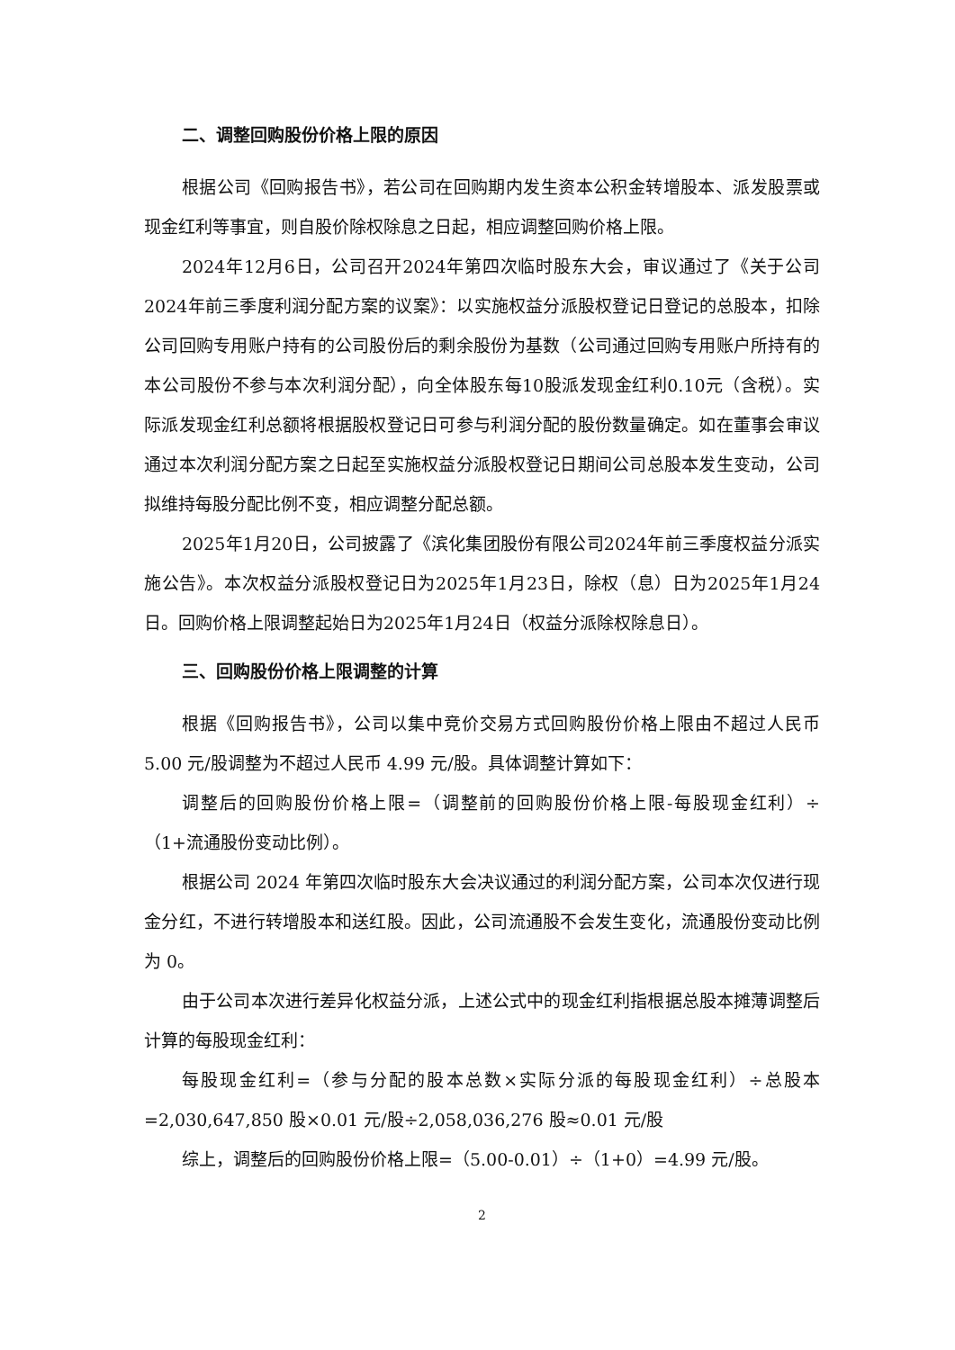二、调整回购股份价格上限的原因
根据公司《回购报告书》，若公司在回购期内发生资本公积金转增股本、派发股票或现金红利等事宜，则自股价除权除息之日起，相应调整回购价格上限。
2024年12月6日，公司召开2024年第四次临时股东大会，审议通过了《关于公司2024年前三季度利润分配方案的议案》：以实施权益分派股权登记日登记的总股本，扣除公司回购专用账户持有的公司股份后的剩余股份为基数（公司通过回购专用账户所持有的本公司股份不参与本次利润分配），向全体股东每10股派发现金红利0.10元（含税）。实际派发现金红利总额将根据股权登记日可参与利润分配的股份数量确定。如在董事会审议通过本次利润分配方案之日起至实施权益分派股权登记日期间公司总股本发生变动，公司拟维持每股分配比例不变，相应调整分配总额。
2025年1月20日，公司披露了《滨化集团股份有限公司2024年前三季度权益分派实施公告》。本次权益分派股权登记日为2025年1月23日，除权（息）日为2025年1月24日。回购价格上限调整起始日为2025年1月24日（权益分派除权除息日）。
三、回购股份价格上限调整的计算
根据《回购报告书》，公司以集中竞价交易方式回购股份价格上限由不超过人民币 5.00 元/股调整为不超过人民币 4.99 元/股。具体调整计算如下：
调整后的回购股份价格上限=（调整前的回购股份价格上限-每股现金红利）÷（1+流通股份变动比例）。
根据公司 2024 年第四次临时股东大会决议通过的利润分配方案，公司本次仅进行现金分红，不进行转增股本和送红股。因此，公司流通股不会发生变化，流通股份变动比例为 0。
由于公司本次进行差异化权益分派，上述公式中的现金红利指根据总股本摊薄调整后计算的每股现金红利：
每股现金红利=（参与分配的股本总数×实际分派的每股现金红利）÷总股本=2,030,647,850 股×0.01 元/股÷2,058,036,276 股≈0.01 元/股
综上，调整后的回购股份价格上限=（5.00-0.01）÷（1+0）=4.99 元/股。
2